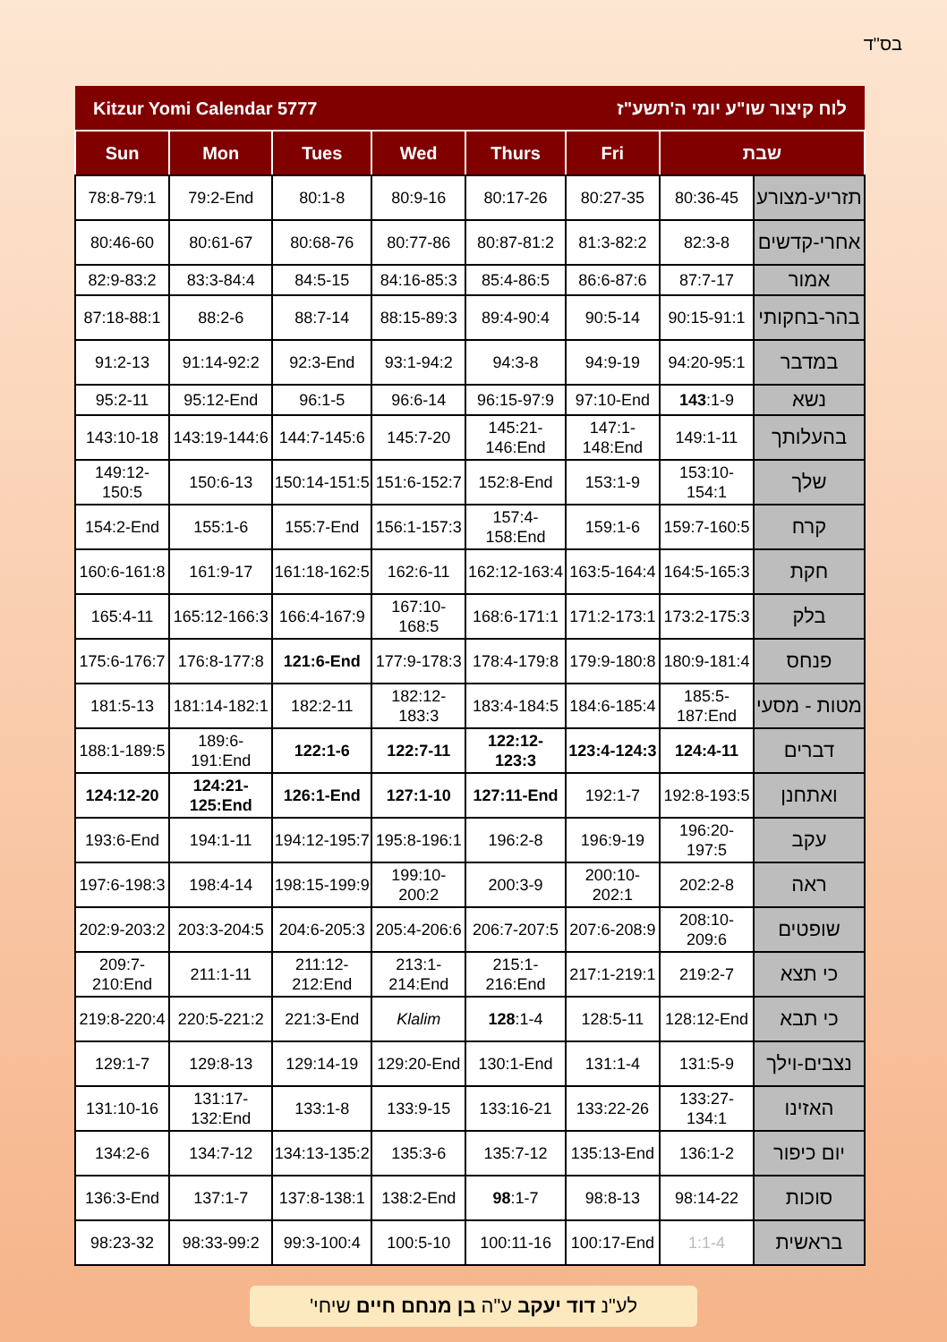בס"ד
| Kitzur Yomi Calendar 5777 | | | | לוח קיצור שו"ע יומי ה'תשע"ז | | | |
| Sun | Mon | Tues | Wed | Thurs | Fri | שבת | |
| 78:8-79:1 | 79:2-End | 80:1-8 | 80:9-16 | 80:17-26 | 80:27-35 | 80:36-45 | תזריע-מצורע |
| 80:46-60 | 80:61-67 | 80:68-76 | 80:77-86 | 80:87-81:2 | 81:3-82:2 | 82:3-8 | אחרי-קדשים |
| 82:9-83:2 | 83:3-84:4 | 84:5-15 | 84:16-85:3 | 85:4-86:5 | 86:6-87:6 | 87:7-17 | אמור |
| 87:18-88:1 | 88:2-6 | 88:7-14 | 88:15-89:3 | 89:4-90:4 | 90:5-14 | 90:15-91:1 | בהר-בחקותי |
| 91:2-13 | 91:14-92:2 | 92:3-End | 93:1-94:2 | 94:3-8 | 94:9-19 | 94:20-95:1 | במדבר |
| 95:2-11 | 95:12-End | 96:1-5 | 96:6-14 | 96:15-97:9 | 97:10-End | 143 :1-9 | נשא |
| 143:10-18 | 143:19-144:6 | 144:7-145:6 | 145:7-20 | 145:21-146:End | 147:1-148:End | 149:1-11 | בהעלותך |
| 149:12-150:5 | 150:6-13 | 150:14-151:5 | 151:6-152:7 | 152:8-End | 153:1-9 | 153:10-154:1 | שלך |
| 154:2-End | 155:1-6 | 155:7-End | 156:1-157:3 | 157:4-158:End | 159:1-6 | 159:7-160:5 | קרח |
| 160:6-161:8 | 161:9-17 | 161:18-162:5 | 162:6-11 | 162:12-163:4 | 163:5-164:4 | 164:5-165:3 | חקת |
| 165:4-11 | 165:12-166:3 | 166:4-167:9 | 167:10-168:5 | 168:6-171:1 | 171:2-173:1 | 173:2-175:3 | בלק |
| 175:6-176:7 | 176:8-177:8 | 121:6-End | 177:9-178:3 | 178:4-179:8 | 179:9-180:8 | 180:9-181:4 | פנחס |
| 181:5-13 | 181:14-182:1 | 182:2-11 | 182:12-183:3 | 183:4-184:5 | 184:6-185:4 | 185:5-187:End | מטות - מסעי |
| 188:1-189:5 | 189:6-191:End | 122:1-6 | 122:7-11 | 122:12-123:3 | 123:4-124:3 | 124:4-11 | דברים |
| 124:12-20 | 124:21-125:End | 126:1-End | 127:1-10 | 127:11-End | 192:1-7 | 192:8-193:5 | ואתחנן |
| 193:6-End | 194:1-11 | 194:12-195:7 | 195:8-196:1 | 196:2-8 | 196:9-19 | 196:20-197:5 | עקב |
| 197:6-198:3 | 198:4-14 | 198:15-199:9 | 199:10-200:2 | 200:3-9 | 200:10-202:1 | 202:2-8 | ראה |
| 202:9-203:2 | 203:3-204:5 | 204:6-205:3 | 205:4-206:6 | 206:7-207:5 | 207:6-208:9 | 208:10-209:6 | שופטים |
| 209:7-210:End | 211:1-11 | 211:12-212:End | 213:1-214:End | 215:1-216:End | 217:1-219:1 | 219:2-7 | כי תצא |
| 219:8-220:4 | 220:5-221:2 | 221:3-End | Klalim | 128 :1-4 | 128:5-11 | 128:12-End | כי תבא |
| 129:1-7 | 129:8-13 | 129:14-19 | 129:20-End | 130:1-End | 131:1-4 | 131:5-9 | נצבים-וילך |
| 131:10-16 | 131:17-132:End | 133:1-8 | 133:9-15 | 133:16-21 | 133:22-26 | 133:27-134:1 | האזינו |
| 134:2-6 | 134:7-12 | 134:13-135:2 | 135:3-6 | 135:7-12 | 135:13-End | 136:1-2 | יום כיפור |
| 136:3-End | 137:1-7 | 137:8-138:1 | 138:2-End | 98 :1-7 | 98:8-13 | 98:14-22 | סוכות |
| 98:23-32 | 98:33-99:2 | 99:3-100:4 | 100:5-10 | 100:11-16 | 100:17-End | 1:1-4 | בראשית |
לע"נ דוד יעקב ע"ה בן מנחם חיים שיחי'